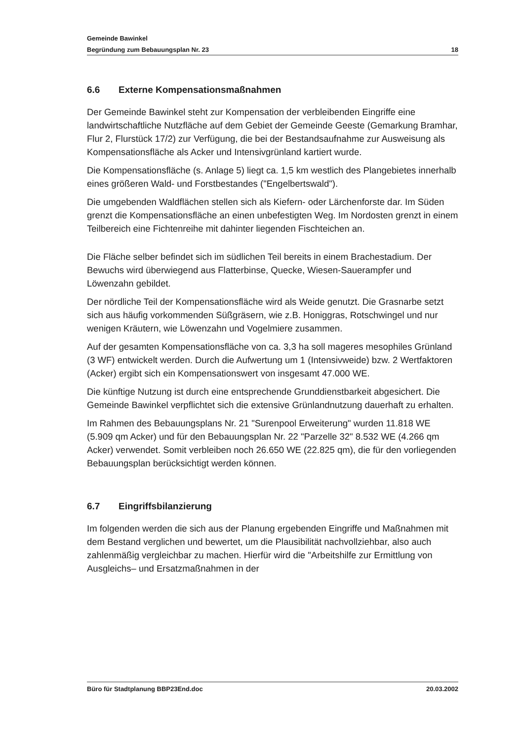Gemeinde Bawinkel
Begründung zum Bebauungsplan Nr. 23 18
6.6 Externe Kompensationsmaßnahmen
Der Gemeinde Bawinkel steht zur Kompensation der verbleibenden Eingriffe eine landwirtschaftliche Nutzfläche auf dem Gebiet der Gemeinde Geeste (Gemarkung Bramhar, Flur 2, Flurstück 17/2) zur Verfügung, die bei der Bestandsaufnahme zur Ausweisung als Kompensationsfläche als Acker und Intensivgrünland kartiert wurde.
Die Kompensationsfläche (s. Anlage 5) liegt ca. 1,5 km westlich des Plangebietes innerhalb eines größeren Wald- und Forstbestandes ("Engelbertswald").
Die umgebenden Waldflächen stellen sich als Kiefern- oder Lärchenforste dar. Im Süden grenzt die Kompensationsfläche an einen unbefestigten Weg. Im Nordosten grenzt in einem Teilbereich eine Fichtenreihe mit dahinter liegenden Fischteichen an.
Die Fläche selber befindet sich im südlichen Teil bereits in einem Brachestadium. Der Bewuchs wird überwiegend aus Flatterbinse, Quecke, Wiesen-Sauerampfer und Löwenzahn gebildet.
Der nördliche Teil der Kompensationsfläche wird als Weide genutzt. Die Grasnarbe setzt sich aus häufig vorkommenden Süßgräsern, wie z.B. Honiggras, Rotschwingel und nur wenigen Kräutern, wie Löwenzahn und Vogelmiere zusammen.
Auf der gesamten Kompensationsfläche von ca. 3,3 ha soll mageres mesophiles Grünland (3 WF) entwickelt werden. Durch die Aufwertung um 1 (Intensivweide) bzw. 2 Wertfaktoren (Acker) ergibt sich ein Kompensationswert von insgesamt 47.000 WE.
Die künftige Nutzung ist durch eine entsprechende Grunddienstbarkeit abgesichert. Die Gemeinde Bawinkel verpflichtet sich die extensive Grünlandnutzung dauerhaft zu erhalten.
Im Rahmen des Bebauungsplans Nr. 21 "Surenpool Erweiterung" wurden 11.818 WE (5.909 qm Acker) und für den Bebauungsplan Nr. 22 "Parzelle 32" 8.532 WE (4.266 qm Acker) verwendet. Somit verbleiben noch 26.650 WE (22.825 qm), die für den vorliegenden Bebauungsplan berücksichtigt werden können.
6.7 Eingriffsbilanzierung
Im folgenden werden die sich aus der Planung ergebenden Eingriffe und Maßnahmen mit dem Bestand verglichen und bewertet, um die Plausibilität nachvollziehbar, also auch zahlenmäßig vergleichbar zu machen. Hierfür wird die "Arbeitshilfe zur Ermittlung von Ausgleichs– und Ersatzmaßnahmen in der
Büro für Stadtplanung BBP23End.doc 20.03.2002